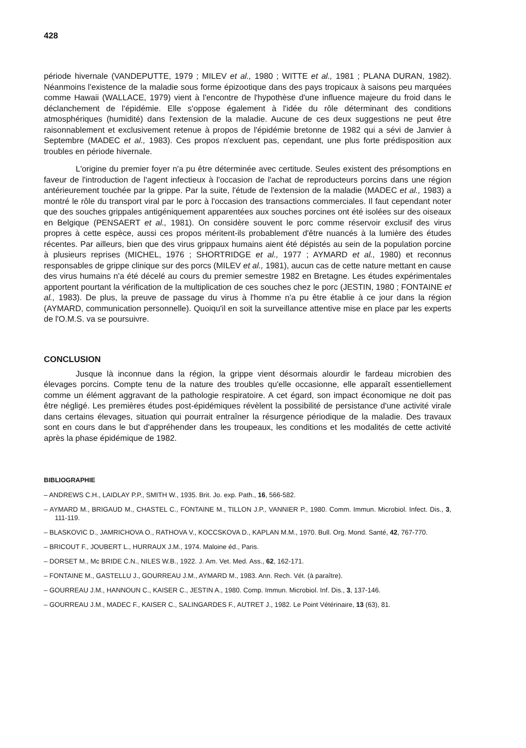428
période hivernale (VANDEPUTTE, 1979 ; MILEV et al., 1980 ; WITTE et al., 1981 ; PLANA DURAN, 1982). Néanmoins l'existence de la maladie sous forme épizootique dans des pays tropicaux à saisons peu marquées comme Hawaii (WALLACE, 1979) vient à l'encontre de l'hypothèse d'une influence majeure du froid dans le déclanchement de l'épidémie. Elle s'oppose également à l'idée du rôle déterminant des conditions atmosphériques (humidité) dans l'extension de la maladie. Aucune de ces deux suggestions ne peut être raisonnablement et exclusivement retenue à propos de l'épidémie bretonne de 1982 qui a sévi de Janvier à Septembre (MADEC et al., 1983). Ces propos n'excluent pas, cependant, une plus forte prédisposition aux troubles en période hivernale.
L'origine du premier foyer n'a pu être déterminée avec certitude. Seules existent des présomptions en faveur de l'introduction de l'agent infectieux à l'occasion de l'achat de reproducteurs porcins dans une région antérieurement touchée par la grippe. Par la suite, l'étude de l'extension de la maladie (MADEC et al., 1983) a montré le rôle du transport viral par le porc à l'occasion des transactions commerciales. Il faut cependant noter que des souches grippales antigéniquement apparentées aux souches porcines ont été isolées sur des oiseaux en Belgique (PENSAERT et al., 1981). On considère souvent le porc comme réservoir exclusif des virus propres à cette espèce, aussi ces propos méritent-ils probablement d'être nuancés à la lumière des études récentes. Par ailleurs, bien que des virus grippaux humains aient été dépistés au sein de la population porcine à plusieurs reprises (MICHEL, 1976 ; SHORTRIDGE et al., 1977 ; AYMARD et al., 1980) et reconnus responsables de grippe clinique sur des porcs (MILEV et al., 1981), aucun cas de cette nature mettant en cause des virus humains n'a été décelé au cours du premier semestre 1982 en Bretagne. Les études expérimentales apportent pourtant la vérification de la multiplication de ces souches chez le porc (JESTIN, 1980 ; FONTAINE et al., 1983). De plus, la preuve de passage du virus à l'homme n'a pu être établie à ce jour dans la région (AYMARD, communication personnelle). Quoiqu'il en soit la surveillance attentive mise en place par les experts de l'O.M.S. va se poursuivre.
CONCLUSION
Jusque là inconnue dans la région, la grippe vient désormais alourdir le fardeau microbien des élevages porcins. Compte tenu de la nature des troubles qu'elle occasionne, elle apparaît essentiellement comme un élément aggravant de la pathologie respiratoire. A cet égard, son impact économique ne doit pas être négligé. Les premières études post-épidémiques révèlent la possibilité de persistance d'une activité virale dans certains élevages, situation qui pourrait entraîner la résurgence périodique de la maladie. Des travaux sont en cours dans le but d'appréhender dans les troupeaux, les conditions et les modalités de cette activité après la phase épidémique de 1982.
BIBLIOGRAPHIE
– ANDREWS C.H., LAIDLAY P.P., SMITH W., 1935. Brit. Jo. exp. Path., 16, 566-582.
– AYMARD M., BRIGAUD M., CHASTEL C., FONTAINE M., TILLON J.P., VANNIER P., 1980. Comm. Immun. Microbiol. Infect. Dis., 3, 111-119.
– BLASKOVIC D., JAMRICHOVA O., RATHOVA V., KOCCSKOVA D., KAPLAN M.M., 1970. Bull. Org. Mond. Santé, 42, 767-770.
– BRICOUT F., JOUBERT L., HURRAUX J.M., 1974. Maloine éd., Paris.
– DORSET M., Mc BRIDE C.N., NILES W.B., 1922. J. Am. Vet. Med. Ass., 62, 162-171.
– FONTAINE M., GASTELLU J., GOURREAU J.M., AYMARD M., 1983. Ann. Rech. Vét. (à paraître).
– GOURREAU J.M., HANNOUN C., KAISER C., JESTIN A., 1980. Comp. Immun. Microbiol. Inf. Dis., 3, 137-146.
– GOURREAU J.M., MADEC F., KAISER C., SALINGARDES F., AUTRET J., 1982. Le Point Vétérinaire, 13 (63), 81.